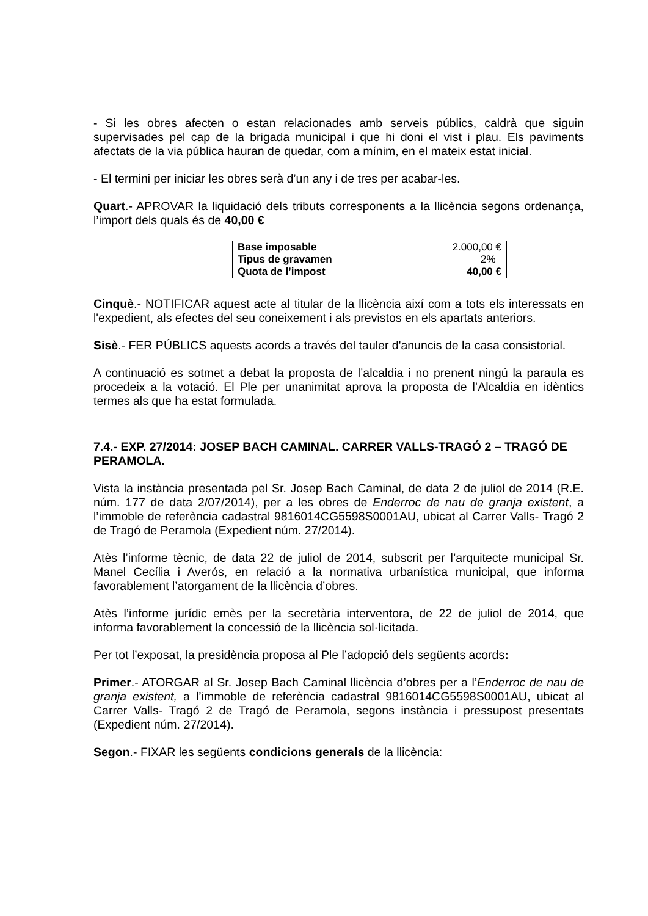- Si les obres afecten o estan relacionades amb serveis públics, caldrà que siguin supervisades pel cap de la brigada municipal i que hi doni el vist i plau. Els paviments afectats de la via pública hauran de quedar, com a mínim, en el mateix estat inicial.
- El termini per iniciar les obres serà d’un any i de tres per acabar-les.
Quart.- APROVAR la liquidació dels tributs corresponents a la llicència segons ordenança, l’import dels quals és de 40,00 €
| Base imposable | 2.000,00 € |
| Tipus de gravamen | 2% |
| Quota de l’impost | 40,00 € |
Cinquè.- NOTIFICAR aquest acte al titular de la llicència així com a tots els interessats en l'expedient, als efectes del seu coneixement i als previstos en els apartats anteriors.
Sisè.- FER PÚBLICS aquests acords a través del tauler d'anuncis de la casa consistorial.
A continuació es sotmet a debat la proposta de l’alcaldia i no prenent ningú la paraula es procedeix a la votació. El Ple per unanimitat aprova la proposta de l’Alcaldia en idèntics termes als que ha estat formulada.
7.4.- EXP. 27/2014: JOSEP BACH CAMINAL. CARRER VALLS-TRAGÓ 2 – TRAGÓ DE PERAMOLA.
Vista la instància presentada pel Sr. Josep Bach Caminal, de data 2 de juliol de 2014 (R.E. núm. 177 de data 2/07/2014), per a les obres de Enderroc de nau de granja existent, a l’immoble de referència cadastral 9816014CG5598S0001AU, ubicat al Carrer Valls- Tragó 2 de Tragó de Peramola (Expedient núm. 27/2014).
Atès l’informe tècnic, de data 22 de juliol de 2014, subscrit per l’arquitecte municipal Sr. Manel Cecília i Averós, en relació a la normativa urbanística municipal, que informa favorablement l’atorgament de la llicència d’obres.
Atès l’informe jurídic emès per la secretària interventora, de 22 de juliol de 2014, que informa favorablement la concessió de la llicència sol·licitada.
Per tot l’exposat, la presidència proposa al Ple l’adopció dels següents acords:
Primer.- ATORGAR al Sr. Josep Bach Caminal llicència d’obres per a l’Enderroc de nau de granja existent, a l’immoble de referència cadastral 9816014CG5598S0001AU, ubicat al Carrer Valls- Tragó 2 de Tragó de Peramola, segons instància i pressupost presentats (Expedient núm. 27/2014).
Segon.- FIXAR les següents condicions generals de la llicència: